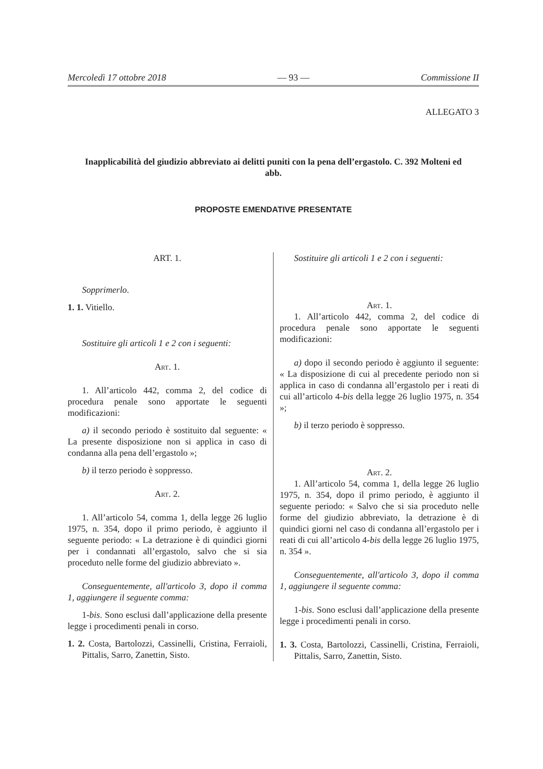Mercoledì 17 ottobre 2018 — 93 — Commissione II
ALLEGATO 3
Inapplicabilità del giudizio abbreviato ai delitti puniti con la pena dell’ergastolo. C. 392 Molteni ed abb.
PROPOSTE EMENDATIVE PRESENTATE
ART. 1.
Sopprimerlo.
1. 1. Vitiello.
Sostituire gli articoli 1 e 2 con i seguenti:
Art. 1.
1. All’articolo 442, comma 2, del codice di procedura penale sono apportate le seguenti modificazioni:
a) il secondo periodo è sostituito dal seguente: « La presente disposizione non si applica in caso di condanna alla pena dell’ergastolo »;
b) il terzo periodo è soppresso.
Art. 2.
1. All’articolo 54, comma 1, della legge 26 luglio 1975, n. 354, dopo il primo periodo, è aggiunto il seguente periodo: « La detrazione è di quindici giorni per i condannati all’ergastolo, salvo che si sia proceduto nelle forme del giudizio abbreviato ».
Conseguentemente, all'articolo 3, dopo il comma 1, aggiungere il seguente comma:
1-bis. Sono esclusi dall’applicazione della presente legge i procedimenti penali in corso.
1. 2. Costa, Bartolozzi, Cassinelli, Cristina, Ferraioli, Pittalis, Sarro, Zanettin, Sisto.
Sostituire gli articoli 1 e 2 con i seguenti:
Art. 1.
1. All’articolo 442, comma 2, del codice di procedura penale sono apportate le seguenti modificazioni:
a) dopo il secondo periodo è aggiunto il seguente: « La disposizione di cui al precedente periodo non si applica in caso di condanna all’ergastolo per i reati di cui all’articolo 4-bis della legge 26 luglio 1975, n. 354 »;
b) il terzo periodo è soppresso.
Art. 2.
1. All’articolo 54, comma 1, della legge 26 luglio 1975, n. 354, dopo il primo periodo, è aggiunto il seguente periodo: « Salvo che si sia proceduto nelle forme del giudizio abbreviato, la detrazione è di quindici giorni nel caso di condanna all’ergastolo per i reati di cui all’articolo 4-bis della legge 26 luglio 1975, n. 354 ».
Conseguentemente, all'articolo 3, dopo il comma 1, aggiungere il seguente comma:
1-bis. Sono esclusi dall’applicazione della presente legge i procedimenti penali in corso.
1. 3. Costa, Bartolozzi, Cassinelli, Cristina, Ferraioli, Pittalis, Sarro, Zanettin, Sisto.